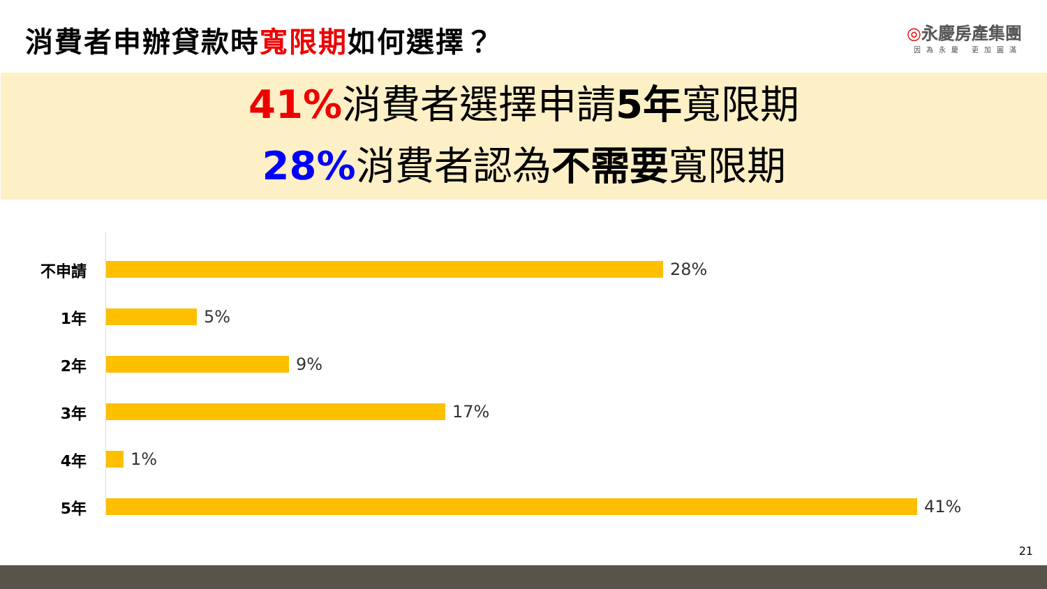消費者申辦貸款時寬限期如何選擇？
◎永慶房產集團
因為永慶 更加圓滿
41% 消費者選擇申請5年寬限期
28% 消費者認為不需要寬限期
不申請 28%
1年 5%
2年 9%
3年 17%
4年 1%
5年 41%
21